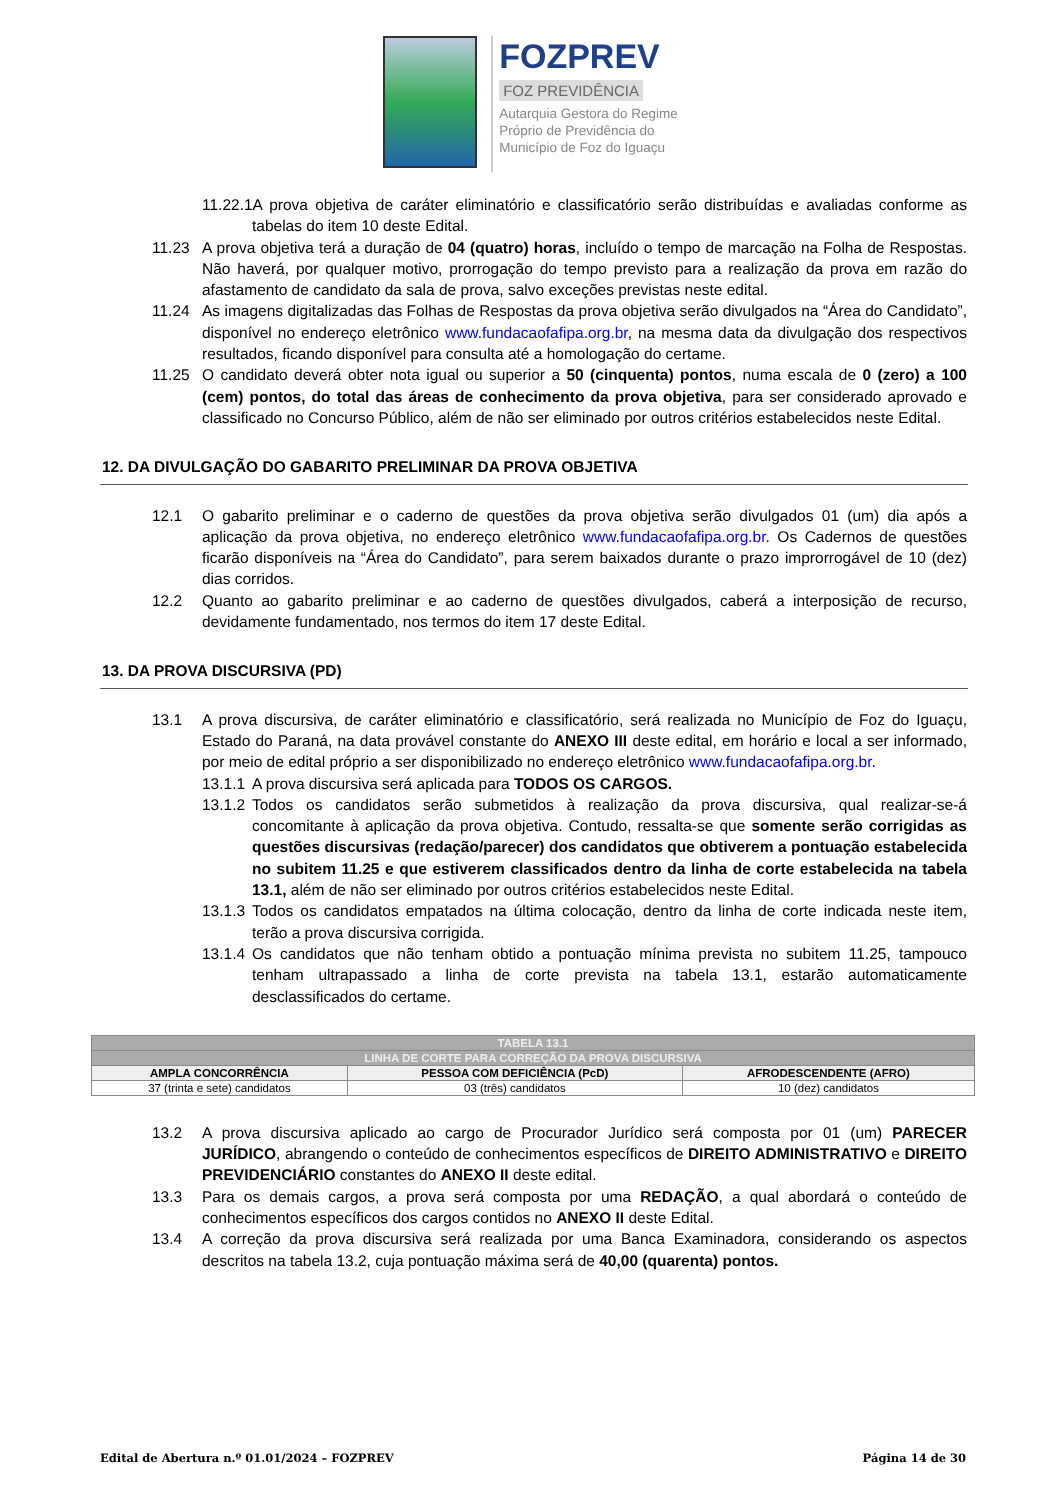FOZPREV
FOZ PREVIDÊNCIA
Autarquia Gestora do Regime
Próprio de Previdência do
Município de Foz do Iguaçu
11.22.1A prova objetiva de caráter eliminatório e classificatório serão distribuídas e avaliadas conforme as tabelas do item 10 deste Edital.
11.23 A prova objetiva terá a duração de 04 (quatro) horas, incluído o tempo de marcação na Folha de Respostas. Não haverá, por qualquer motivo, prorrogação do tempo previsto para a realização da prova em razão do afastamento de candidato da sala de prova, salvo exceções previstas neste edital.
11.24 As imagens digitalizadas das Folhas de Respostas da prova objetiva serão divulgados na “Área do Candidato”, disponível no endereço eletrônico www.fundacaofafipa.org.br, na mesma data da divulgação dos respectivos resultados, ficando disponível para consulta até a homologação do certame.
11.25 O candidato deverá obter nota igual ou superior a 50 (cinquenta) pontos, numa escala de 0 (zero) a 100 (cem) pontos, do total das áreas de conhecimento da prova objetiva, para ser considerado aprovado e classificado no Concurso Público, além de não ser eliminado por outros critérios estabelecidos neste Edital.
12. DA DIVULGAÇÃO DO GABARITO PRELIMINAR DA PROVA OBJETIVA
12.1 O gabarito preliminar e o caderno de questões da prova objetiva serão divulgados 01 (um) dia após a aplicação da prova objetiva, no endereço eletrônico www.fundacaofafipa.org.br. Os Cadernos de questões ficarão disponíveis na “Área do Candidato”, para serem baixados durante o prazo improrrogável de 10 (dez) dias corridos.
12.2 Quanto ao gabarito preliminar e ao caderno de questões divulgados, caberá a interposição de recurso, devidamente fundamentado, nos termos do item 17 deste Edital.
13. DA PROVA DISCURSIVA (PD)
13.1 A prova discursiva, de caráter eliminatório e classificatório, será realizada no Município de Foz do Iguaçu, Estado do Paraná, na data provável constante do ANEXO III deste edital, em horário e local a ser informado, por meio de edital próprio a ser disponibilizado no endereço eletrônico www.fundacaofafipa.org.br.
13.1.1
A prova discursiva será aplicada para TODOS OS CARGOS.
13.1.2
Todos os candidatos serão submetidos à realização da prova discursiva, qual realizar-se-á concomitante à aplicação da prova objetiva. Contudo, ressalta-se que somente serão corrigidas as questões discursivas (redação/parecer) dos candidatos que obtiverem a pontuação estabelecida no subitem 11.25 e que estiverem classificados dentro da linha de corte estabelecida na tabela 13.1, além de não ser eliminado por outros critérios estabelecidos neste Edital.
13.1.3
Todos os candidatos empatados na última colocação, dentro da linha de corte indicada neste item, terão a prova discursiva corrigida.
13.1.4
Os candidatos que não tenham obtido a pontuação mínima prevista no subitem 11.25, tampouco tenham ultrapassado a linha de corte prevista na tabela 13.1, estarão automaticamente desclassificados do certame.
| TABELA 13.1 | | |
| --- | --- | --- |
| LINHA DE CORTE PARA CORREÇÃO DA PROVA DISCURSIVA | | |
| AMPLA CONCORRÊNCIA | PESSOA COM DEFICIÊNCIA (PcD) | AFRODESCENDENTE (AFRO) |
| 37 (trinta e sete) candidatos | 03 (três) candidatos | 10 (dez) candidatos |
13.2 A prova discursiva aplicado ao cargo de Procurador Jurídico será composta por 01 (um) PARECER JURÍDICO, abrangendo o conteúdo de conhecimentos específicos de DIREITO ADMINISTRATIVO e DIREITO PREVIDENCIÁRIO constantes do ANEXO II deste edital.
13.3 Para os demais cargos, a prova será composta por uma REDAÇÃO, a qual abordará o conteúdo de conhecimentos específicos dos cargos contidos no ANEXO II deste Edital.
13.4 A correção da prova discursiva será realizada por uma Banca Examinadora, considerando os aspectos descritos na tabela 13.2, cuja pontuação máxima será de 40,00 (quarenta) pontos.
Edital de Abertura n.º 01.01/2024 – FOZPREV Página 14 de 30